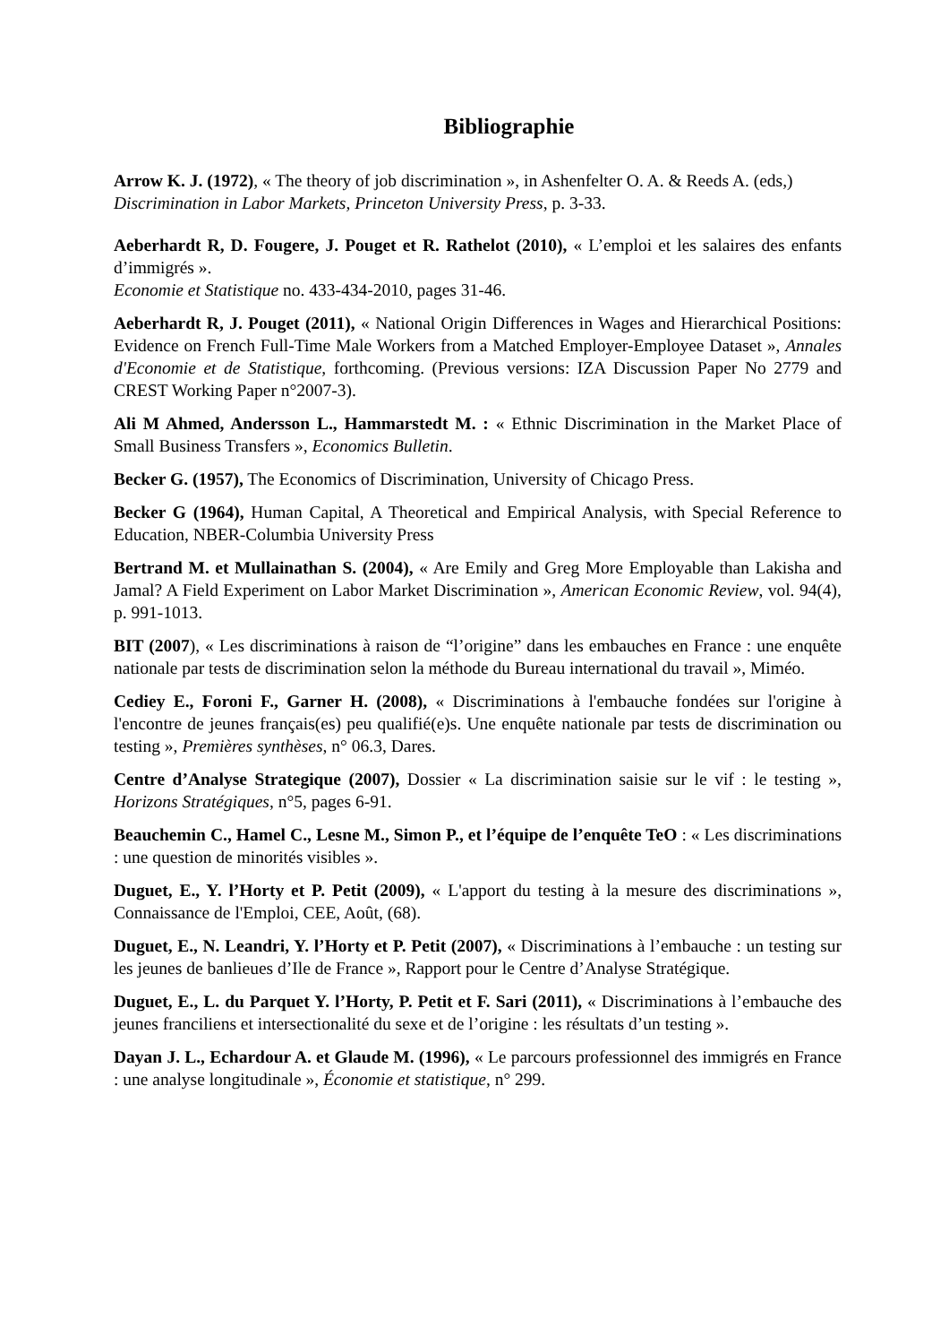Bibliographie
Arrow K. J. (1972), « The theory of job discrimination », in Ashenfelter O. A. & Reeds A. (eds,)
Discrimination in Labor Markets, Princeton University Press, p. 3-33.
Aeberhardt R, D. Fougere, J. Pouget et R. Rathelot (2010), « L’emploi et les salaires des enfants d’immigrés ».
Economie et Statistique no. 433-434-2010, pages 31-46.
Aeberhardt R, J. Pouget (2011), « National Origin Differences in Wages and Hierarchical Positions: Evidence on French Full-Time Male Workers from a Matched Employer-Employee Dataset », Annales d'Economie et de Statistique, forthcoming. (Previous versions: IZA Discussion Paper No 2779 and CREST Working Paper n°2007-3).
Ali M Ahmed, Andersson L., Hammarstedt M. : « Ethnic Discrimination in the Market Place of Small Business Transfers », Economics Bulletin.
Becker G. (1957), The Economics of Discrimination, University of Chicago Press.
Becker G (1964), Human Capital, A Theoretical and Empirical Analysis, with Special Reference to Education, NBER-Columbia University Press
Bertrand M. et Mullainathan S. (2004), « Are Emily and Greg More Employable than Lakisha and Jamal? A Field Experiment on Labor Market Discrimination », American Economic Review, vol. 94(4), p. 991-1013.
BIT (2007), « Les discriminations à raison de “l’origine” dans les embauches en France : une enquête nationale par tests de discrimination selon la méthode du Bureau international du travail », Miméo.
Cediey E., Foroni F., Garner H. (2008), « Discriminations à l'embauche fondées sur l'origine à l'encontre de jeunes français(es) peu qualifié(e)s. Une enquête nationale par tests de discrimination ou testing », Premières synthèses, n° 06.3, Dares.
Centre d’Analyse Strategique (2007), Dossier « La discrimination saisie sur le vif : le testing », Horizons Stratégiques, n°5, pages 6-91.
Beauchemin C., Hamel C., Lesne M., Simon P., et l’équipe de l’enquête TeO : « Les discriminations : une question de minorités visibles ».
Duguet, E., Y. l’Horty et P. Petit (2009), « L'apport du testing à la mesure des discriminations », Connaissance de l'Emploi, CEE, Août, (68).
Duguet, E., N. Leandri, Y. l’Horty et P. Petit (2007), « Discriminations à l’embauche : un testing sur les jeunes de banlieues d’Ile de France », Rapport pour le Centre d’Analyse Stratégique.
Duguet, E., L. du Parquet Y. l’Horty, P. Petit et F. Sari (2011), « Discriminations à l’embauche des jeunes franciliens et intersectionalité du sexe et de l’origine : les résultats d’un testing ».
Dayan J. L., Echardour A. et Glaude M. (1996), « Le parcours professionnel des immigrés en France : une analyse longitudinale », Économie et statistique, n° 299.